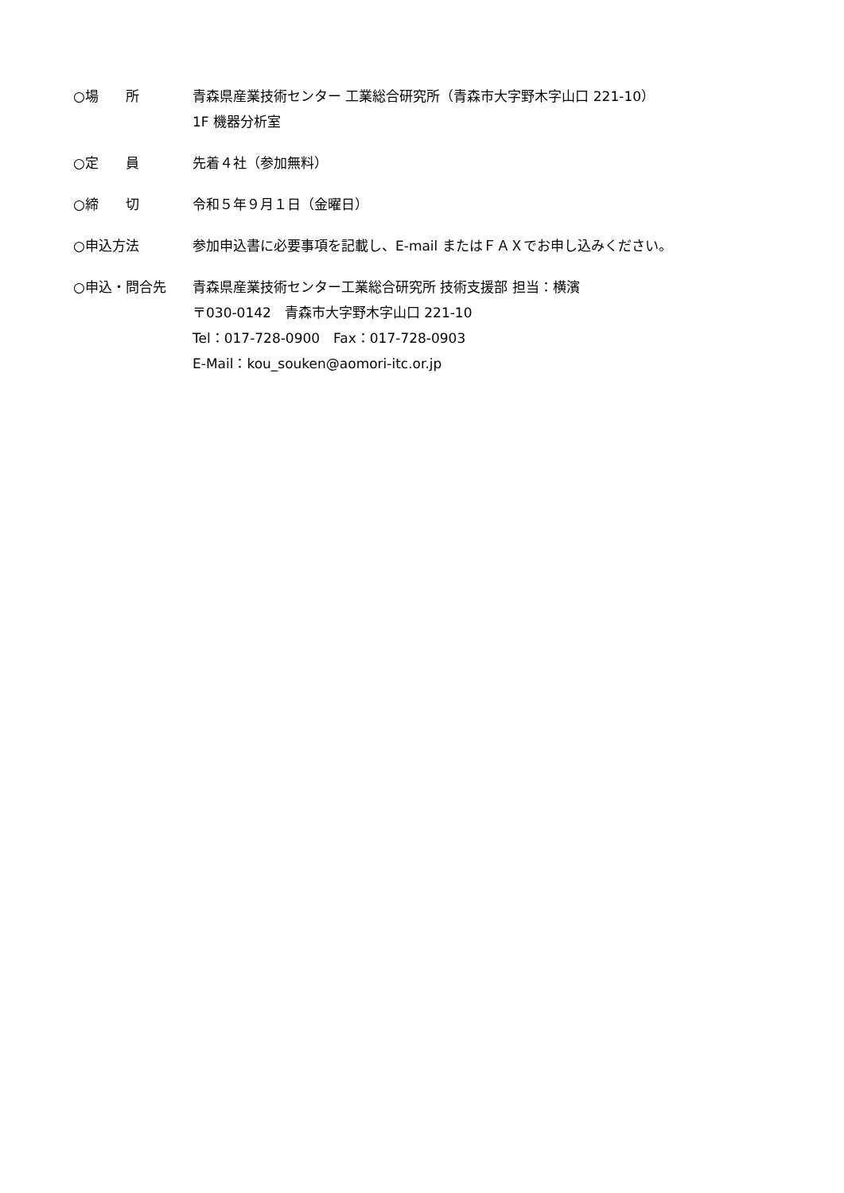○場　　所 青森県産業技術センター 工業総合研究所（青森市大字野木字山口 221-10）
1F 機器分析室
○定　　員 先着４社（参加無料）
○締　　切 令和５年９月１日（金曜日）
○申込方法 参加申込書に必要事項を記載し、E-mail またはＦＡＸでお申し込みください。
○申込・問合先 青森県産業技術センター工業総合研究所 技術支援部 担当：横濱
〒030-0142　青森市大字野木字山口 221-10
Tel：017-728-0900　Fax：017-728-0903
E-Mail：kou_souken@aomori-itc.or.jp